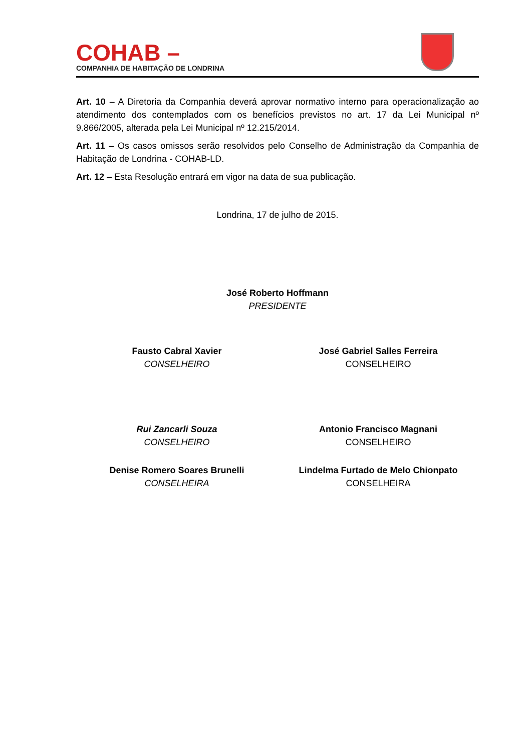COHAB –
COMPANHIA DE HABITAÇÃO DE LONDRINA
Art. 10 – A Diretoria da Companhia deverá aprovar normativo interno para operacionalização ao atendimento dos contemplados com os benefícios previstos no art. 17 da Lei Municipal nº 9.866/2005, alterada pela Lei Municipal nº 12.215/2014.
Art. 11 – Os casos omissos serão resolvidos pelo Conselho de Administração da Companhia de Habitação de Londrina - COHAB-LD.
Art. 12 – Esta Resolução entrará em vigor na data de sua publicação.
Londrina, 17 de julho de 2015.
José Roberto Hoffmann
PRESIDENTE
Fausto Cabral Xavier
CONSELHEIRO
José Gabriel Salles Ferreira
CONSELHEIRO
Rui Zancarli Souza
CONSELHEIRO
Antonio Francisco Magnani
CONSELHEIRO
Denise Romero Soares Brunelli
CONSELHEIRA
Lindelma Furtado de Melo Chionpato
CONSELHEIRA